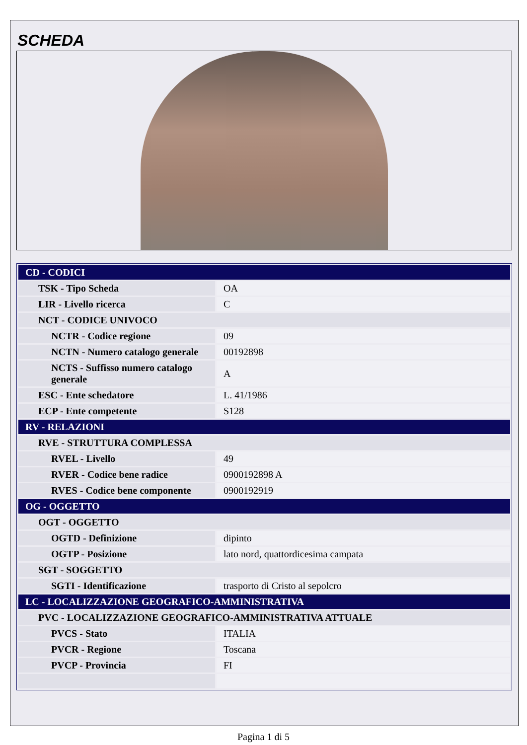SCHEDA
| CD - CODICI | |
| TSK - Tipo Scheda | OA |
| LIR - Livello ricerca | C |
| NCT - CODICE UNIVOCO | |
| NCTR - Codice regione | 09 |
| NCTN - Numero catalogo generale | 00192898 |
| NCTS - Suffisso numero catalogo generale | A |
| ESC - Ente schedatore | L. 41/1986 |
| ECP - Ente competente | S128 |
| RV - RELAZIONI | |
| RVE - STRUTTURA COMPLESSA | |
| RVEL - Livello | 49 |
| RVER - Codice bene radice | 0900192898 A |
| RVES - Codice bene componente | 0900192919 |
| OG - OGGETTO | |
| OGT - OGGETTO | |
| OGTD - Definizione | dipinto |
| OGTP - Posizione | lato nord, quattordicesima campata |
| SGT - SOGGETTO | |
| SGTI - Identificazione | trasporto di Cristo al sepolcro |
| LC - LOCALIZZAZIONE GEOGRAFICO-AMMINISTRATIVA | |
| PVC - LOCALIZZAZIONE GEOGRAFICO-AMMINISTRATIVA ATTUALE | |
| PVCS - Stato | ITALIA |
| PVCR - Regione | Toscana |
| PVCP - Provincia | FI |
Pagina 1 di 5